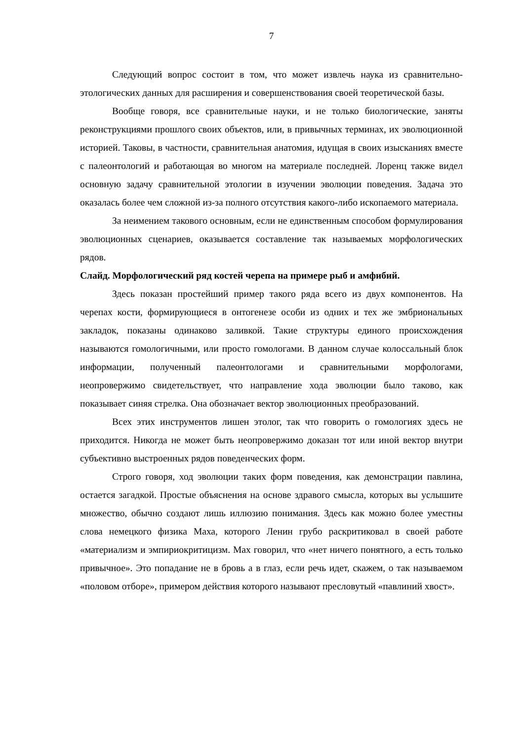7
Следующий вопрос состоит в том, что может извлечь наука из сравнительно-этологических данных для расширения и совершенствования своей теоретической базы.
Вообще говоря, все сравнительные науки, и не только биологические, заняты реконструкциями прошлого своих объектов, или, в привычных терминах, их эволюционной историей. Таковы, в частности, сравнительная анатомия, идущая в своих изысканиях вместе с палеонтологий и работающая во многом на материале последней. Лоренц также видел основную задачу сравнительной этологии в изучении эволюции поведения. Задача это оказалась более чем сложной из-за полного отсутствия какого-либо ископаемого материала.
За неимением такового основным, если не единственным способом формулирования эволюционных сценариев, оказывается составление так называемых морфологических рядов.
Слайд. Морфологический ряд костей черепа на примере рыб и амфибий.
Здесь показан простейший пример такого ряда всего из двух компонентов. На черепах кости, формирующиеся в онтогенезе особи из одних и тех же эмбриональных закладок, показаны одинаково заливкой. Такие структуры единого происхождения называются гомологичными, или просто гомологами. В данном случае колоссальный блок информации, полученный палеонтологами и сравнительными морфологами, неопровержимо свидетельствует, что направление хода эволюции было таково, как показывает синяя стрелка. Она обозначает вектор эволюционных преобразований.
Всех этих инструментов лишен этолог, так что говорить о гомологиях здесь не приходится. Никогда не может быть неопровержимо доказан тот или иной вектор внутри субъективно выстроенных рядов поведенческих форм.
Строго говоря, ход эволюции таких форм поведения, как демонстрации павлина, остается загадкой. Простые объяснения на основе здравого смысла, которых вы услышите множество, обычно создают лишь иллюзию понимания. Здесь как можно более уместны слова немецкого физика Маха, которого Ленин грубо раскритиковал в своей работе «материализм и эмпириокритицизм. Мах говорил, что «нет ничего понятного, а есть только привычное». Это попадание не в бровь а в глаз, если речь идет, скажем, о так называемом «половом отборе», примером действия которого называют пресловутый «павлиний хвост».